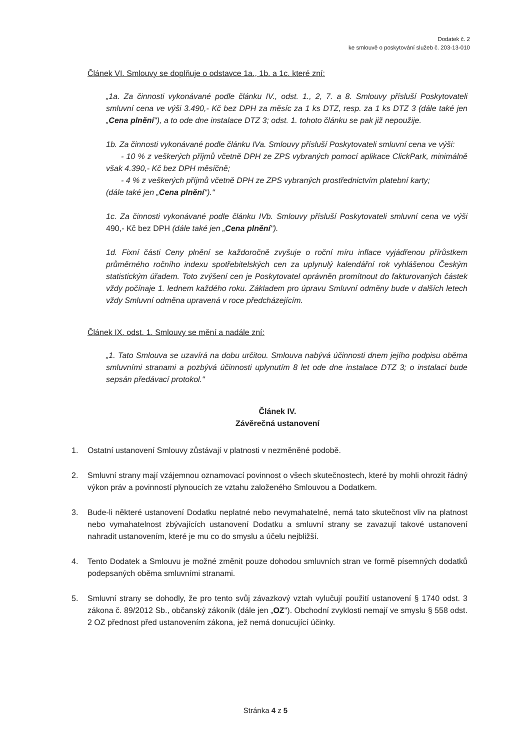Dodatek č. 2
ke smlouvě o poskytování služeb č. 203-13-010
Článek VI. Smlouvy se doplňuje o odstavce 1a., 1b. a 1c. které zní:
„1a. Za činnosti vykonávané podle článku IV., odst. 1., 2, 7. a 8. Smlouvy přísluší Poskytovateli smluvní cena ve výši 3.490,- Kč bez DPH za měsíc za 1 ks DTZ, resp. za 1 ks DTZ 3 (dále také jen „Cena plnění"), a to ode dne instalace DTZ 3; odst. 1. tohoto článku se pak již nepoužije.
1b. Za činnosti vykonávané podle článku IVa. Smlouvy přísluší Poskytovateli smluvní cena ve výši:
- 10 % z veškerých příjmů včetně DPH ze ZPS vybraných pomocí aplikace ClickPark, minimálně však 4.390,- Kč bez DPH měsíčně;
- 4 % z veškerých příjmů včetně DPH ze ZPS vybraných prostřednictvím platební karty;
(dále také jen „Cena plnění")."
1c. Za činnosti vykonávané podle článku IVb. Smlouvy přísluší Poskytovateli smluvní cena ve výši 490,- Kč bez DPH (dále také jen „Cena plnění").
1d. Fixní části Ceny plnění se každoročně zvyšuje o roční míru inflace vyjádřenou přírůstkem průměrného ročního indexu spotřebitelských cen za uplynulý kalendářní rok vyhlášenou Českým statistickým úřadem. Toto zvýšení cen je Poskytovatel oprávněn promítnout do fakturovaných částek vždy počínaje 1. lednem každého roku. Základem pro úpravu Smluvní odměny bude v dalších letech vždy Smluvní odměna upravená v roce předcházejícím.
Článek IX. odst. 1. Smlouvy se mění a nadále zní:
„1. Tato Smlouva se uzavírá na dobu určitou. Smlouva nabývá účinnosti dnem jejího podpisu oběma smluvními stranami a pozbývá účinnosti uplynutím 8 let ode dne instalace DTZ 3; o instalaci bude sepsán předávací protokol."
Článek IV.
Závěrečná ustanovení
1. Ostatní ustanovení Smlouvy zůstávají v platnosti v nezměněné podobě.
2. Smluvní strany mají vzájemnou oznamovací povinnost o všech skutečnostech, které by mohli ohrozit řádný výkon práv a povinností plynoucích ze vztahu založeného Smlouvou a Dodatkem.
3. Bude-li některé ustanovení Dodatku neplatné nebo nevymahatelné, nemá tato skutečnost vliv na platnost nebo vymahatelnost zbývajících ustanovení Dodatku a smluvní strany se zavazují takové ustanovení nahradit ustanovením, které je mu co do smyslu a účelu nejbližší.
4. Tento Dodatek a Smlouvu je možné změnit pouze dohodou smluvních stran ve formě písemných dodatků podepsaných oběma smluvními stranami.
5. Smluvní strany se dohodly, že pro tento svůj závazkový vztah vylučují použití ustanovení § 1740 odst. 3 zákona č. 89/2012 Sb., občanský zákoník (dále jen „OZ"). Obchodní zvyklosti nemají ve smyslu § 558 odst. 2 OZ přednost před ustanovením zákona, jež nemá donucující účinky.
Stránka 4 z 5